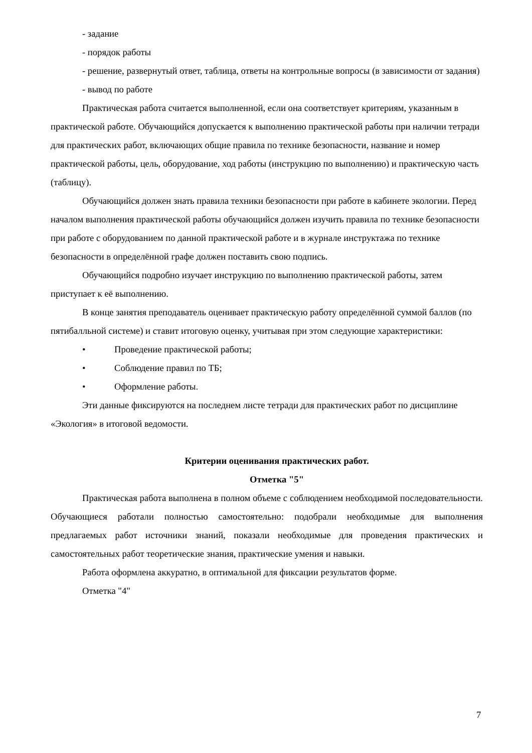- задание
- порядок работы
- решение, развернутый ответ, таблица, ответы на контрольные вопросы (в зависимости от задания)
- вывод по работе
Практическая работа считается выполненной, если она соответствует критериям, указанным в практической работе. Обучающийся допускается к выполнению практической работы при наличии тетради для практических работ, включающих общие правила по технике безопасности, название и номер практической работы, цель, оборудование, ход работы (инструкцию по выполнению) и практическую часть (таблицу).
Обучающийся должен знать правила техники безопасности при работе в кабинете экологии. Перед началом выполнения практической работы обучающийся должен изучить правила по технике безопасности при работе с оборудованием по данной практической работе и в журнале инструктажа по технике безопасности в определённой графе должен поставить свою подпись.
Обучающийся подробно изучает инструкцию по выполнению практической работы, затем приступает к её выполнению.
В конце занятия преподаватель оценивает практическую работу определённой суммой баллов (по пятибалльной системе) и ставит итоговую оценку, учитывая при этом следующие характеристики:
• Проведение практической работы;
• Соблюдение правил по ТБ;
• Оформление работы.
Эти данные фиксируются на последнем листе тетради для практических работ по дисциплине «Экология» в итоговой ведомости.
Критерии оценивания практических работ.
Отметка "5"
Практическая работа выполнена в полном объеме с соблюдением необходимой последовательности. Обучающиеся работали полностью самостоятельно: подобрали необходимые для выполнения предлагаемых работ источники знаний, показали необходимые для проведения практических и самостоятельных работ теоретические знания, практические умения и навыки.
Работа оформлена аккуратно, в оптимальной для фиксации результатов форме.
Отметка "4"
7